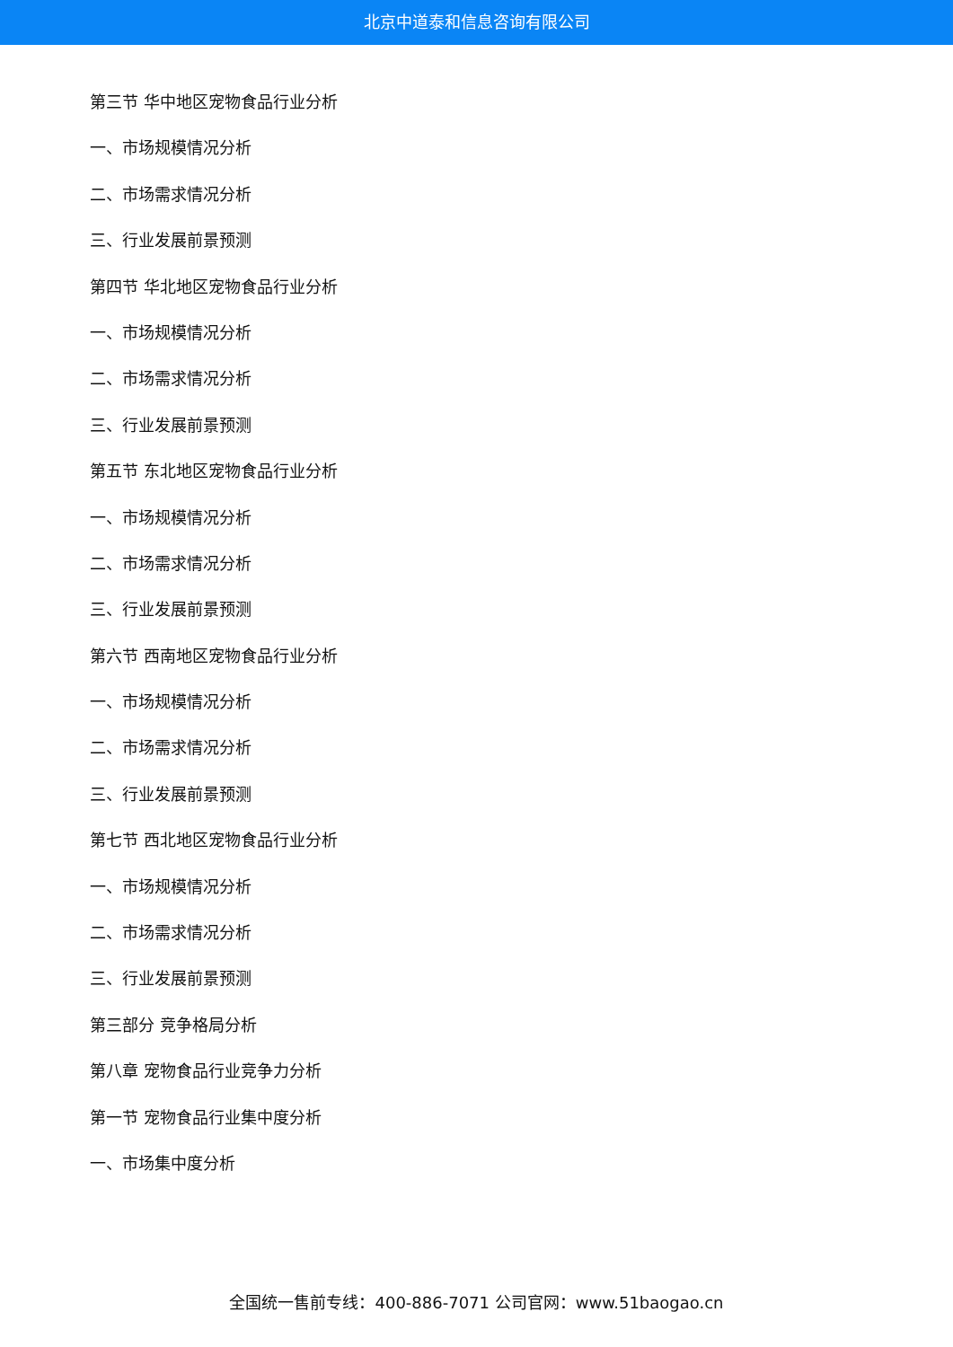北京中道泰和信息咨询有限公司
第三节 华中地区宠物食品行业分析
一、市场规模情况分析
二、市场需求情况分析
三、行业发展前景预测
第四节 华北地区宠物食品行业分析
一、市场规模情况分析
二、市场需求情况分析
三、行业发展前景预测
第五节 东北地区宠物食品行业分析
一、市场规模情况分析
二、市场需求情况分析
三、行业发展前景预测
第六节 西南地区宠物食品行业分析
一、市场规模情况分析
二、市场需求情况分析
三、行业发展前景预测
第七节 西北地区宠物食品行业分析
一、市场规模情况分析
二、市场需求情况分析
三、行业发展前景预测
第三部分 竞争格局分析
第八章 宠物食品行业竞争力分析
第一节 宠物食品行业集中度分析
一、市场集中度分析
全国统一售前专线：400-886-7071 公司官网：www.51baogao.cn